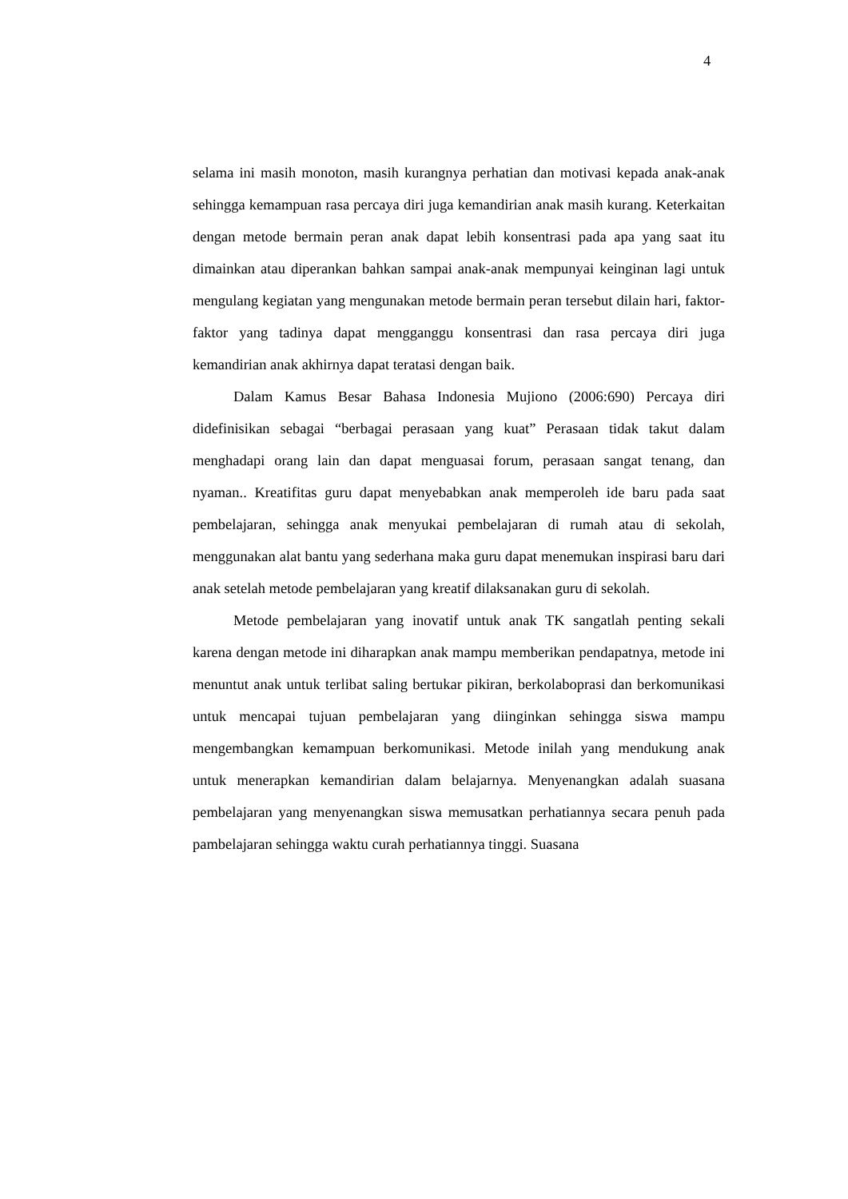4
selama ini masih monoton, masih kurangnya perhatian dan motivasi kepada anak-anak sehingga kemampuan rasa percaya diri juga kemandirian anak masih kurang. Keterkaitan dengan metode bermain peran anak dapat lebih konsentrasi pada apa yang saat itu dimainkan atau diperankan bahkan sampai anak-anak mempunyai keinginan lagi untuk mengulang kegiatan yang mengunakan metode bermain peran tersebut dilain hari, faktor-faktor yang tadinya dapat mengganggu konsentrasi dan rasa percaya diri juga kemandirian anak akhirnya dapat teratasi dengan baik.
Dalam Kamus Besar Bahasa Indonesia Mujiono (2006:690) Percaya diri didefinisikan sebagai “berbagai perasaan yang kuat” Perasaan tidak takut dalam menghadapi orang lain dan dapat menguasai forum, perasaan sangat tenang, dan nyaman.. Kreatifitas guru dapat menyebabkan anak memperoleh ide baru pada saat pembelajaran, sehingga anak menyukai pembelajaran di rumah atau di sekolah, menggunakan alat bantu yang sederhana maka guru dapat menemukan inspirasi baru dari anak setelah metode pembelajaran yang kreatif dilaksanakan guru di sekolah.
Metode pembelajaran yang inovatif untuk anak TK sangatlah penting sekali karena dengan metode ini diharapkan anak mampu memberikan pendapatnya, metode ini menuntut anak untuk terlibat saling bertukar pikiran, berkolaboprasi dan berkomunikasi untuk mencapai tujuan pembelajaran yang diinginkan sehingga siswa mampu mengembangkan kemampuan berkomunikasi. Metode inilah yang mendukung anak untuk menerapkan kemandirian dalam belajarnya. Menyenangkan adalah suasana pembelajaran yang menyenangkan siswa memusatkan perhatiannya secara penuh pada pambelajaran sehingga waktu curah perhatiannya tinggi. Suasana